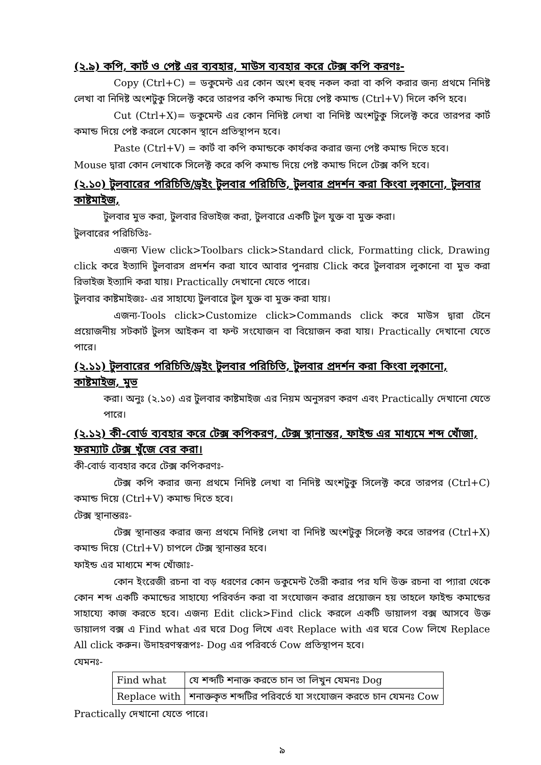(২.৯) কপি, কার্ট ও পেষ্ট এর ব্যবহার, মাউস ব্যবহার করে টেক্স কপি করণঃ-
Copy (Ctrl+C) = ডকুমেন্ট এর কোন অংশ হুবহু নকল করা বা কপি করার জন্য প্রথমে নিদিষ্ট লেখা বা নিদিষ্ট অংশটুকু সিলেক্ট করে তারপর কপি কমান্ড দিয়ে পেষ্ট কমান্ড (Ctrl+V) দিলে কপি হবে।
Cut (Ctrl+X)= ডকুমেন্ট এর কোন নিদিষ্ট লেখা বা নিদিষ্ট অংশটুকু সিলেক্ট করে তারপর কার্ট কমান্ড দিয়ে পেষ্ট করলে যেকোন স্থানে প্রতিস্থাপন হবে।
Paste (Ctrl+V) = কার্ট বা কপি কমান্ডকে কার্যকর করার জন্য পেষ্ট কমান্ড দিতে হবে।
Mouse দ্বারা কোন লেখাকে সিলেক্ট করে কপি কমান্ড দিয়ে পেষ্ট কমান্ড দিলে টেক্স কপি হবে।
(২.১০) টুলবারের পরিচিতি/ড্রইং টুলবার পরিচিতি, টুলবার প্রদর্শন করা কিংবা লুকানো, টুলবার কাষ্টমাইজ,
টুলবার মুভ করা, টুলবার রিভাইজ করা, টুলবারে একটি টুল যুক্ত বা মুক্ত করা।
টুলবারের পরিচিতিঃ-
এজন্য View click>Toolbars click>Standard click, Formatting click, Drawing click করে ইত্যাদি টুলবারস প্রদর্শন করা যাবে আবার পুনরায় Click করে টুলবারস লুকানো বা মুভ করা রিভাইজ ইত্যাদি করা যায়। Practically দেখানো যেতে পারে।
টুলবার কাষ্টমাইজঃ- এর সাহায্যে টুলবারে টুল যুক্ত বা মুক্ত করা যায়।
এজন্য-Tools click>Customize click>Commands click করে মাউস দ্বারা টেনে প্রয়োজনীয় সটকার্ট টুলস আইকন বা ফন্ট সংযোজন বা বিয়োজন করা যায়। Practically দেখানো যেতে পারে।
(২.১১) টুলবারের পরিচিতি/ড্রইং টুলবার পরিচিতি, টুলবার প্রদর্শন করা কিংবা লুকানো, কাষ্টমাইজ, মুভ
করা। অনুঃ (২.১০) এর টুলবার কাষ্টমাইজ এর নিয়ম অনুসরণ করণ এবং Practically দেখানো যেতে পারে।
(২.১২) কী-বোর্ড ব্যবহার করে টেক্স কপিকরণ, টেক্স স্থানান্তর, ফাইন্ড এর মাধ্যমে শব্দ খোঁজা, ফরম্যাট টেক্স খুঁজে বের করা।
কী-বোর্ড ব্যবহার করে টেক্স কপিকরণঃ-
টেক্স কপি করার জন্য প্রথমে নিদিষ্ট লেখা বা নিদিষ্ট অংশটুকু সিলেক্ট করে তারপর (Ctrl+C) কমান্ড দিয়ে (Ctrl+V) কমান্ড দিতে হবে।
টেক্স স্থানান্তরঃ-
টেক্স স্থানান্তর করার জন্য প্রথমে নিদিষ্ট লেখা বা নিদিষ্ট অংশটুকু সিলেক্ট করে তারপর (Ctrl+X) কমান্ড দিয়ে (Ctrl+V) চাপলে টেক্স স্থানান্তর হবে।
ফাইন্ড এর মাধ্যমে শব্দ খোঁজাঃ-
কোন ইংরেজী রচনা বা বড় ধরণের কোন ডকুমেন্ট তৈরী করার পর যদি উক্ত রচনা বা প্যারা থেকে কোন শব্দ একটি কমান্ডের সাহায্যে পরিবর্তন করা বা সংযোজন করার প্রয়োজন হয় তাহলে ফাইন্ড কমান্ডের সাহায্যে কাজ করতে হবে। এজন্য Edit click>Find click করলে একটি ডায়ালগ বক্স আসবে উক্ত ডায়ালগ বক্স এ Find what এর ঘরে Dog লিখে এবং Replace with এর ঘরে Cow লিখে Replace All click করুন। উদাহরণস্বরূপঃ- Dog এর পরিবর্তে Cow প্রতিস্থাপন হবে।
যেমনঃ-
| Find what | যে শব্দটি শনাক্ত করতে চান তা লিখুন যেমনঃ Dog |
| Replace with | শনাক্তকৃত শব্দটির পরিবর্তে যা সংযোজন করতে চান যেমনঃ Cow |
Practically দেখানো যেতে পারে।
৯